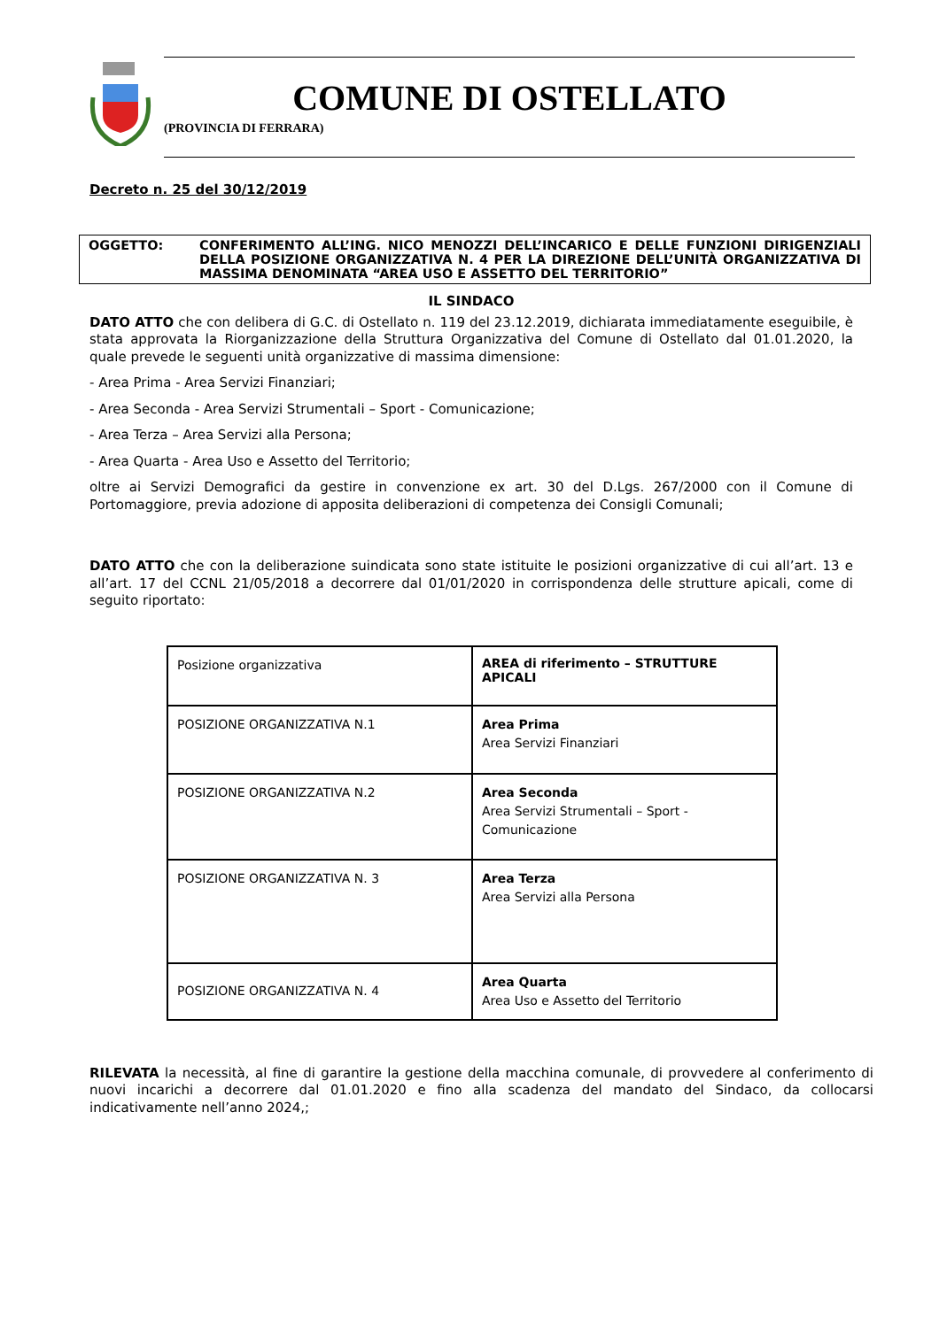COMUNE DI OSTELLATO
(PROVINCIA DI FERRARA)
Decreto n. 25 del 30/12/2019
OGGETTO: CONFERIMENTO ALL’ING. NICO MENOZZI DELL’INCARICO E DELLE FUNZIONI DIRIGENZIALI DELLA POSIZIONE ORGANIZZATIVA N. 4 PER LA DIREZIONE DELL’UNITÀ ORGANIZZATIVA DI MASSIMA DENOMINATA “AREA USO E ASSETTO DEL TERRITORIO”
IL SINDACO
DATO ATTO che con delibera di G.C. di Ostellato n. 119 del 23.12.2019, dichiarata immediatamente eseguibile, è stata approvata la Riorganizzazione della Struttura Organizzativa del Comune di Ostellato dal 01.01.2020, la quale prevede le seguenti unità organizzative di massima dimensione:
- Area Prima - Area Servizi Finanziari;
- Area Seconda - Area Servizi Strumentali – Sport - Comunicazione;
- Area Terza – Area Servizi alla Persona;
- Area Quarta - Area Uso e Assetto del Territorio;
oltre ai Servizi Demografici da gestire in convenzione ex art. 30 del D.Lgs. 267/2000 con il Comune di Portomaggiore, previa adozione di apposita deliberazioni di competenza dei Consigli Comunali;
DATO ATTO che con la deliberazione suindicata sono state istituite le posizioni organizzative di cui all’art. 13 e all’art. 17 del CCNL 21/05/2018 a decorrere dal 01/01/2020 in corrispondenza delle strutture apicali, come di seguito riportato:
| Posizione organizzativa | AREA di riferimento – STRUTTURE APICALI |
| POSIZIONE ORGANIZZATIVA N.1 | Area Prima Area Servizi Finanziari |
| POSIZIONE ORGANIZZATIVA N.2 | Area Seconda Area Servizi Strumentali – Sport - Comunicazione |
| POSIZIONE ORGANIZZATIVA N. 3 | Area Terza Area Servizi alla Persona |
| POSIZIONE ORGANIZZATIVA N. 4 | Area Quarta Area Uso e Assetto del Territorio |
RILEVATA la necessità, al fine di garantire la gestione della macchina comunale, di provvedere al conferimento di nuovi incarichi a decorrere dal 01.01.2020 e fino alla scadenza del mandato del Sindaco, da collocarsi indicativamente nell’anno 2024,;